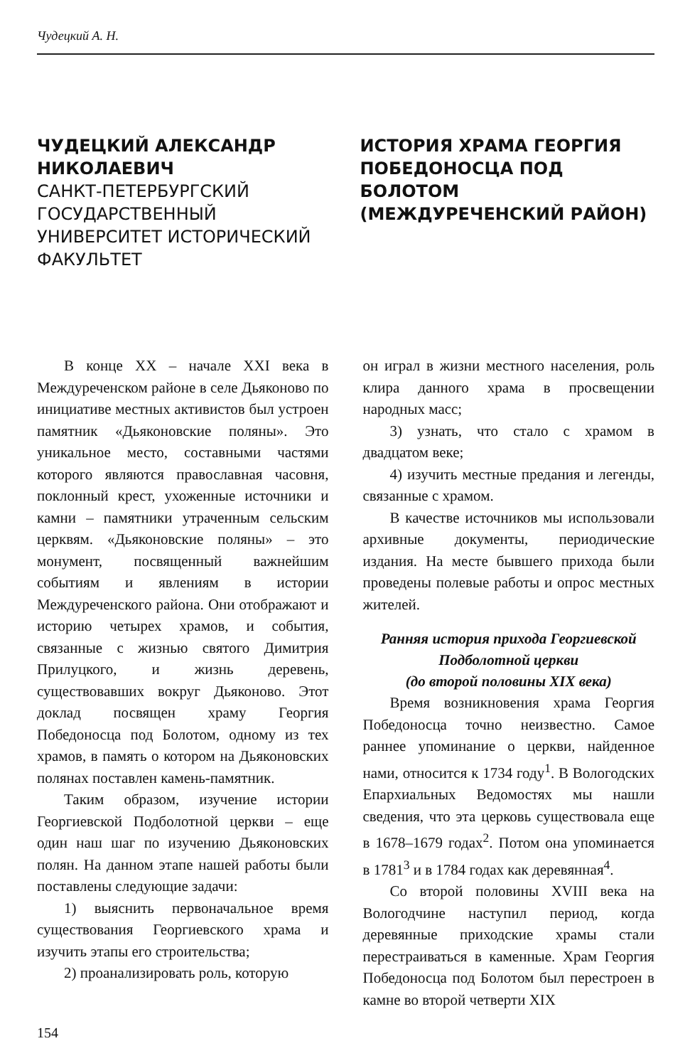Чудецкий А. Н.
ЧУДЕЦКИЙ АЛЕКСАНДР НИКОЛАЕВИЧ
САНКТ-ПЕТЕРБУРГСКИЙ ГОСУДАРСТВЕННЫЙ УНИВЕРСИТЕТ ИСТОРИЧЕСКИЙ ФАКУЛЬТЕТ
ИСТОРИЯ ХРАМА ГЕОРГИЯ ПОБЕДОНОСЦА ПОД БОЛОТОМ (МЕЖДУРЕЧЕНСКИЙ РАЙОН)
В конце XX – начале XXI века в Междуреченском районе в селе Дьяконово по инициативе местных активистов был устроен памятник «Дьяконовские поляны». Это уникальное место, составными частями которого являются православная часовня, поклонный крест, ухоженные источники и камни – памятники утраченным сельским церквям. «Дьяконовские поляны» – это монумент, посвященный важнейшим событиям и явлениям в истории Междуреченского района. Они отображают и историю четырех храмов, и события, связанные с жизнью святого Димитрия Прилуцкого, и жизнь деревень, существовавших вокруг Дьяконово. Этот доклад посвящен храму Георгия Победоносца под Болотом, одному из тех храмов, в память о котором на Дьяконовских полянах поставлен камень-памятник.
Таким образом, изучение истории Георгиевской Подболотной церкви – еще один наш шаг по изучению Дьяконовских полян. На данном этапе нашей работы были поставлены следующие задачи:
1) выяснить первоначальное время существования Георгиевского храма и изучить этапы его строительства;
2) проанализировать роль, которую
он играл в жизни местного населения, роль клира данного храма в просвещении народных масс;
3) узнать, что стало с храмом в двадцатом веке;
4) изучить местные предания и легенды, связанные с храмом.
В качестве источников мы использовали архивные документы, периодические издания. На месте бывшего прихода были проведены полевые работы и опрос местных жителей.
Ранняя история прихода Георгиевской Подболотной церкви
(до второй половины XIX века)
Время возникновения храма Георгия Победоносца точно неизвестно. Самое раннее упоминание о церкви, найденное нами, относится к 1734 году<sup>1</sup>. В Вологодских Епархиальных Ведомостях мы нашли сведения, что эта церковь существовала еще в 1678–1679 годах<sup>2</sup>. Потом она упоминается в 1781<sup>3</sup> и в 1784 годах как деревянная<sup>4</sup>.
Со второй половины XVIII века на Вологодчине наступил период, когда деревянные приходские храмы стали перестраиваться в каменные. Храм Георгия Победоносца под Болотом был перестроен в камне во второй четверти XIX
154